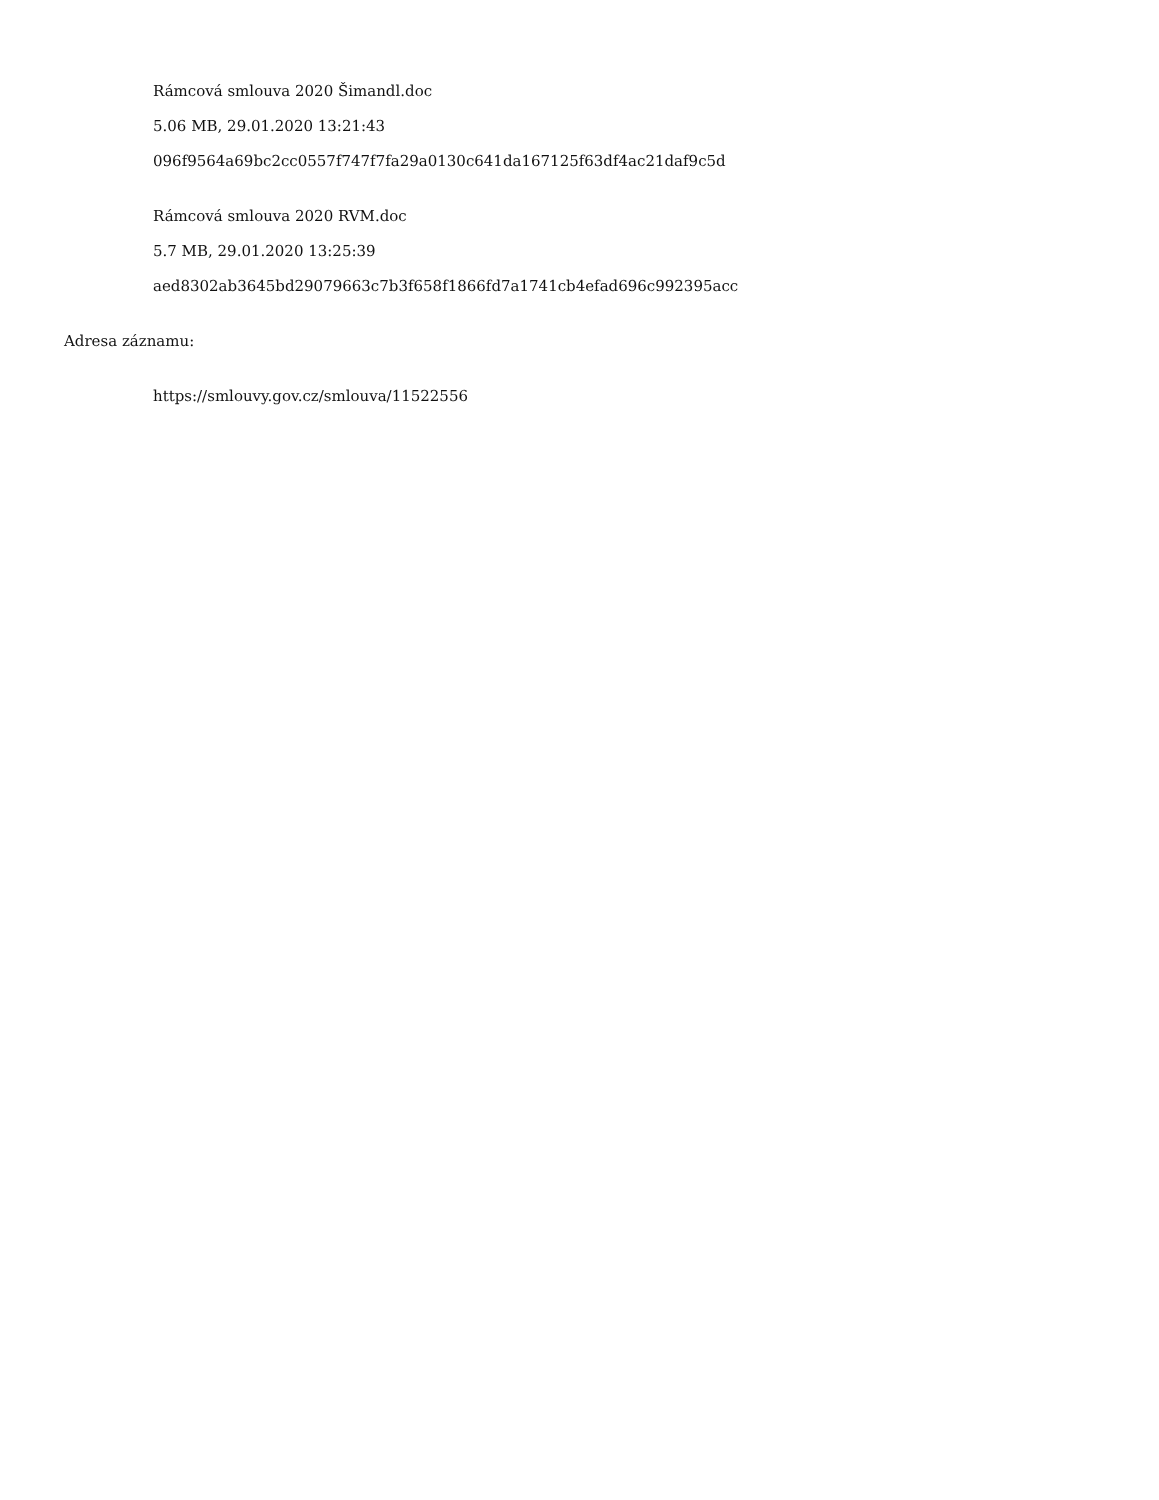Rámcová smlouva 2020 Šimandl.doc
5.06 MB, 29.01.2020 13:21:43
096f9564a69bc2cc0557f747f7fa29a0130c641da167125f63df4ac21daf9c5d
Rámcová smlouva 2020 RVM.doc
5.7 MB, 29.01.2020 13:25:39
aed8302ab3645bd29079663c7b3f658f1866fd7a1741cb4efad696c992395acc
Adresa záznamu:
https://smlouvy.gov.cz/smlouva/11522556